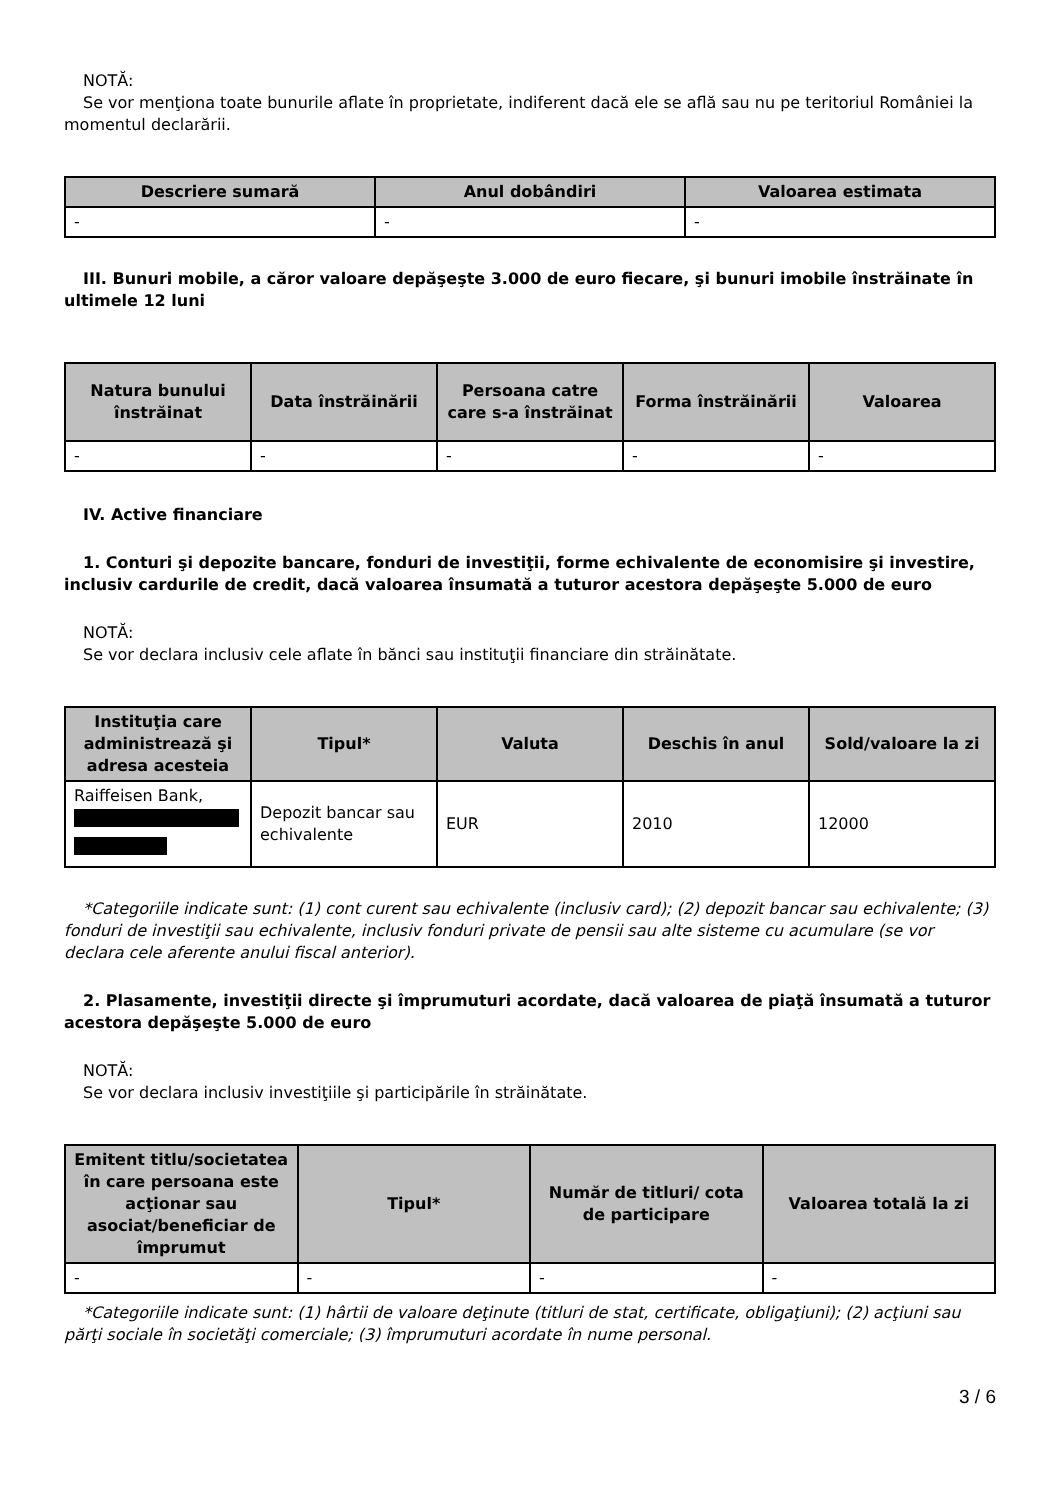NOTĂ:
Se vor menţiona toate bunurile aflate în proprietate, indiferent dacă ele se află sau nu pe teritoriul României la momentul declarării.
| Descriere sumară | Anul dobândiri | Valoarea estimata |
| --- | --- | --- |
| - | - | - |
III. Bunuri mobile, a căror valoare depăşeşte 3.000 de euro fiecare, şi bunuri imobile înstrăinate în ultimele 12 luni
| Natura bunului înstrăinat | Data înstrăinării | Persoana catre care s-a înstrăinat | Forma înstrăinării | Valoarea |
| --- | --- | --- | --- | --- |
| - | - | - | - | - |
IV. Active financiare
1. Conturi şi depozite bancare, fonduri de investiţii, forme echivalente de economisire şi investire, inclusiv cardurile de credit, dacă valoarea însumată a tuturor acestora depăşeşte 5.000 de euro
NOTĂ:
Se vor declara inclusiv cele aflate în bănci sau instituţii financiare din străinătate.
| Instituţia care administrează şi adresa acesteia | Tipul* | Valuta | Deschis în anul | Sold/valoare la zi |
| --- | --- | --- | --- | --- |
| Raiffeisen Bank, | Depozit bancar sau echivalente | EUR | 2010 | 12000 |
*Categoriile indicate sunt: (1) cont curent sau echivalente (inclusiv card); (2) depozit bancar sau echivalente; (3) fonduri de investiţii sau echivalente, inclusiv fonduri private de pensii sau alte sisteme cu acumulare (se vor declara cele aferente anului fiscal anterior).
2. Plasamente, investiţii directe şi împrumuturi acordate, dacă valoarea de piaţă însumată a tuturor acestora depăşeşte 5.000 de euro
NOTĂ:
Se vor declara inclusiv investiţiile şi participările în străinătate.
| Emitent titlu/societatea în care persoana este acţionar sau asociat/beneficiar de împrumut | Tipul* | Număr de titluri/ cota de participare | Valoarea totală la zi |
| --- | --- | --- | --- |
| - | - | - | - |
*Categoriile indicate sunt: (1) hârtii de valoare deţinute (titluri de stat, certificate, obligaţiuni); (2) acţiuni sau părţi sociale în societăţi comerciale; (3) împrumuturi acordate în nume personal.
3 / 6